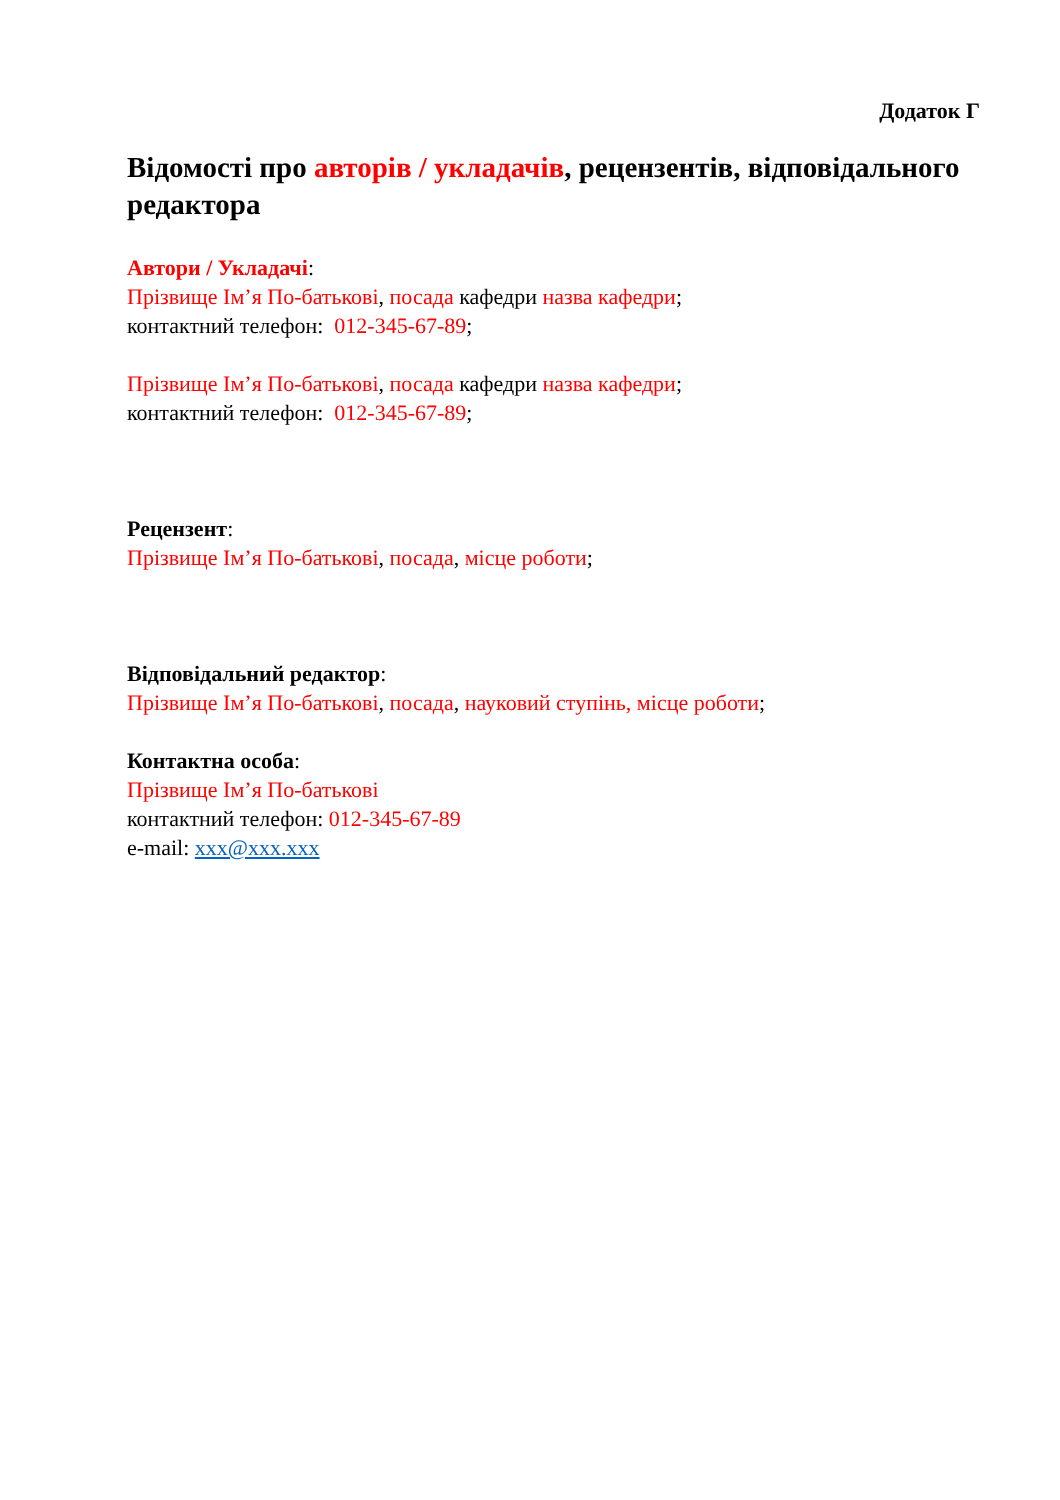Додаток Г
Відомості про авторів / укладачів, рецензентів, відповідального редактора
Автори / Укладачі:
Прізвище Ім’я По-батькові, посада кафедри назва кафедри;
контактний телефон: 012-345-67-89;
Прізвище Ім’я По-батькові, посада кафедри назва кафедри;
контактний телефон: 012-345-67-89;
Рецензент:
Прізвище Ім’я По-батькові, посада, місце роботи;
Відповідальний редактор:
Прізвище Ім’я По-батькові, посада, науковий ступінь, місце роботи;
Контактна особа:
Прізвище Ім’я По-батькові
контактний телефон: 012-345-67-89
e-mail: xxx@xxx.xxx